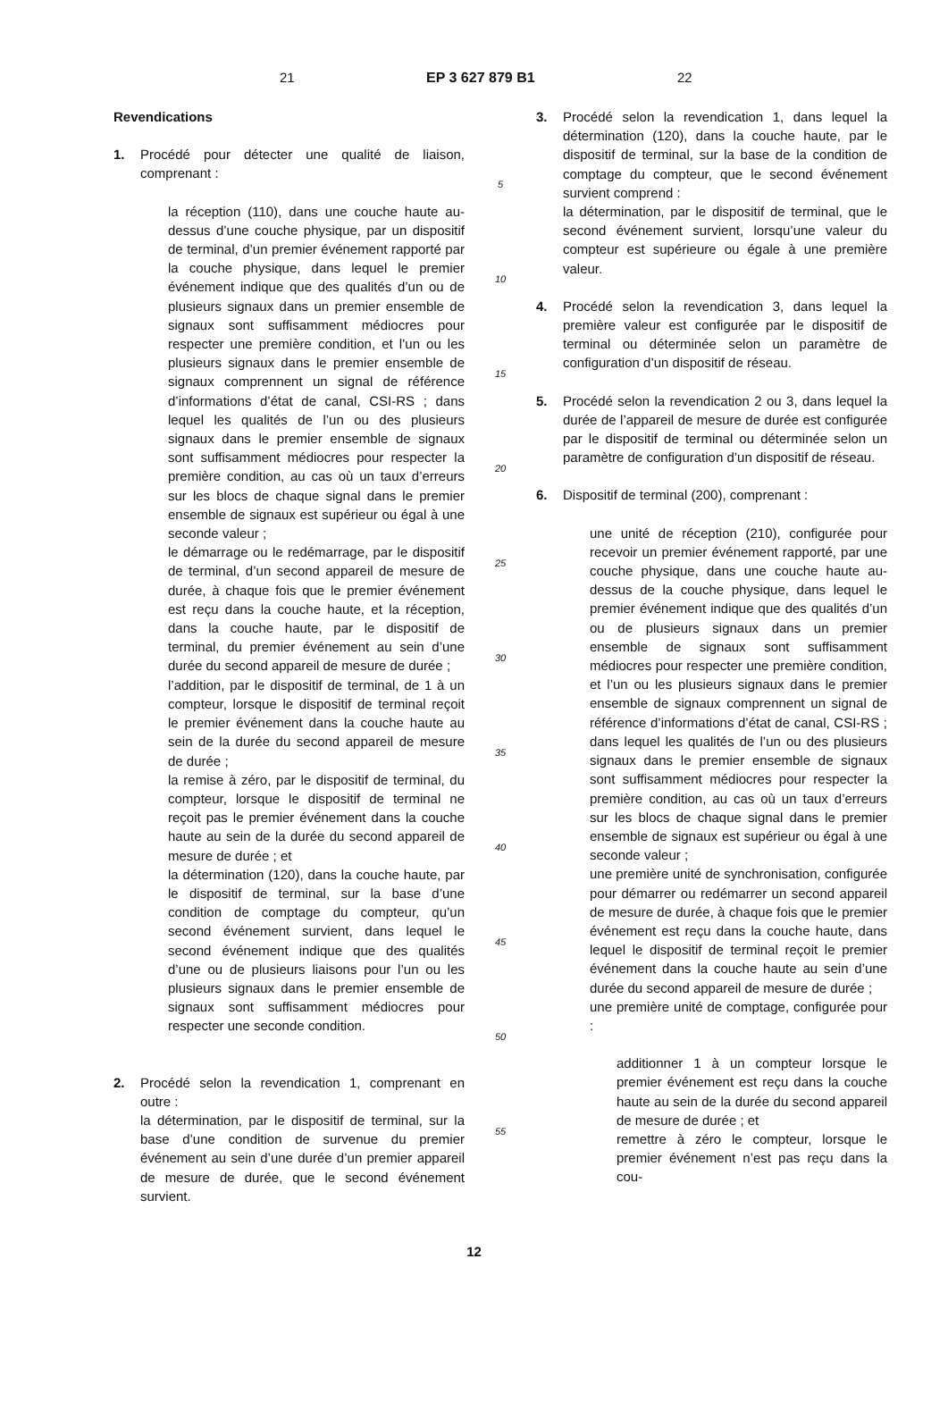21 EP 3 627 879 B1 22
Revendications
1. Procédé pour détecter une qualité de liaison, comprenant :
la réception (110), dans une couche haute au-dessus d’une couche physique, par un dispositif de terminal, d’un premier événement rapporté par la couche physique, dans lequel le premier événement indique que des qualités d’un ou de plusieurs signaux dans un premier ensemble de signaux sont suffisamment médiocres pour respecter une première condition, et l’un ou les plusieurs signaux dans le premier ensemble de signaux comprennent un signal de référence d’informations d’état de canal, CSI-RS ; dans lequel les qualités de l’un ou des plusieurs signaux dans le premier ensemble de signaux sont suffisamment médiocres pour respecter la première condition, au cas où un taux d’erreurs sur les blocs de chaque signal dans le premier ensemble de signaux est supérieur ou égal à une seconde valeur ;
le démarrage ou le redémarrage, par le dispositif de terminal, d’un second appareil de mesure de durée, à chaque fois que le premier événement est reçu dans la couche haute, et la réception, dans la couche haute, par le dispositif de terminal, du premier événement au sein d’une durée du second appareil de mesure de durée ;
l’addition, par le dispositif de terminal, de 1 à un compteur, lorsque le dispositif de terminal reçoit le premier événement dans la couche haute au sein de la durée du second appareil de mesure de durée ;
la remise à zéro, par le dispositif de terminal, du compteur, lorsque le dispositif de terminal ne reçoit pas le premier événement dans la couche haute au sein de la durée du second appareil de mesure de durée ; et
la détermination (120), dans la couche haute, par le dispositif de terminal, sur la base d’une condition de comptage du compteur, qu’un second événement survient, dans lequel le second événement indique que des qualités d’une ou de plusieurs liaisons pour l’un ou les plusieurs signaux dans le premier ensemble de signaux sont suffisamment médiocres pour respecter une seconde condition.
2. Procédé selon la revendication 1, comprenant en outre :
la détermination, par le dispositif de terminal, sur la base d’une condition de survenue du premier événement au sein d’une durée d’un premier appareil de mesure de durée, que le second événement survient.
5
10
15
20
25
30
35
40
45
50
55
3. Procédé selon la revendication 1, dans lequel la détermination (120), dans la couche haute, par le dispositif de terminal, sur la base de la condition de comptage du compteur, que le second événement survient comprend :
la détermination, par le dispositif de terminal, que le second événement survient, lorsqu’une valeur du compteur est supérieure ou égale à une première valeur.
4. Procédé selon la revendication 3, dans lequel la première valeur est configurée par le dispositif de terminal ou déterminée selon un paramètre de configuration d’un dispositif de réseau.
5. Procédé selon la revendication 2 ou 3, dans lequel la durée de l’appareil de mesure de durée est configurée par le dispositif de terminal ou déterminée selon un paramètre de configuration d’un dispositif de réseau.
6. Dispositif de terminal (200), comprenant :
une unité de réception (210), configurée pour recevoir un premier événement rapporté, par une couche physique, dans une couche haute au-dessus de la couche physique, dans lequel le premier événement indique que des qualités d’un ou de plusieurs signaux dans un premier ensemble de signaux sont suffisamment médiocres pour respecter une première condition, et l’un ou les plusieurs signaux dans le premier ensemble de signaux comprennent un signal de référence d’informations d’état de canal, CSI-RS ; dans lequel les qualités de l’un ou des plusieurs signaux dans le premier ensemble de signaux sont suffisamment médiocres pour respecter la première condition, au cas où un taux d’erreurs sur les blocs de chaque signal dans le premier ensemble de signaux est supérieur ou égal à une seconde valeur ;
une première unité de synchronisation, configurée pour démarrer ou redémarrer un second appareil de mesure de durée, à chaque fois que le premier événement est reçu dans la couche haute, dans lequel le dispositif de terminal reçoit le premier événement dans la couche haute au sein d’une durée du second appareil de mesure de durée ;
une première unité de comptage, configurée pour :
additionner 1 à un compteur lorsque le premier événement est reçu dans la couche haute au sein de la durée du second appareil de mesure de durée ; et
remettre à zéro le compteur, lorsque le premier événement n’est pas reçu dans la cou-
12